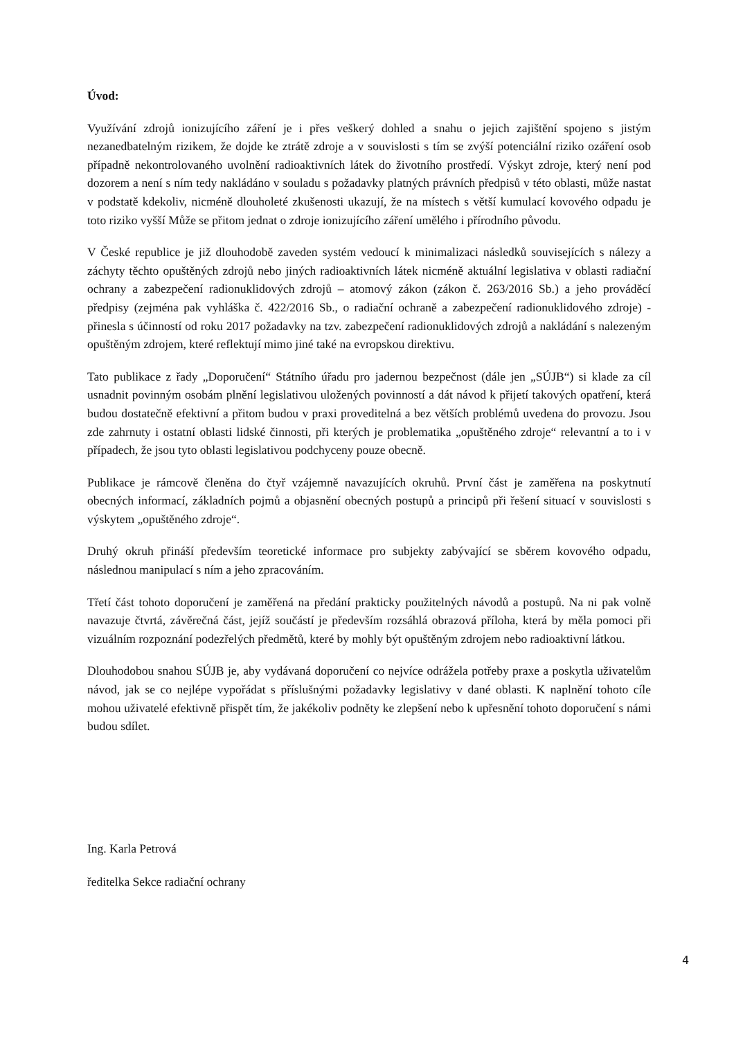Úvod:
Využívání zdrojů ionizujícího záření je i přes veškerý dohled a snahu o jejich zajištění spojeno s jistým nezanedbatelným rizikem, že dojde ke ztrátě zdroje a v souvislosti s tím se zvýší potenciální riziko ozáření osob případně nekontrolovaného uvolnění radioaktivních látek do životního prostředí. Výskyt zdroje, který není pod dozorem a není s ním tedy nakládáno v souladu s požadavky platných právních předpisů v této oblasti, může nastat v podstatě kdekoliv, nicméně dlouholeté zkušenosti ukazují, že na místech s větší kumulací kovového odpadu je toto riziko vyšší Může se přitom jednat o zdroje ionizujícího záření umělého i přírodního původu.
V České republice je již dlouhodobě zaveden systém vedoucí k minimalizaci následků souvisejících s nálezy a záchyty těchto opuštěných zdrojů nebo jiných radioaktivních látek nicméně aktuální legislativa v oblasti radiační ochrany a zabezpečení radionuklidových zdrojů – atomový zákon (zákon č. 263/2016 Sb.) a jeho prováděcí předpisy (zejména pak vyhláška č. 422/2016 Sb., o radiační ochraně a zabezpečení radionuklidového zdroje) - přinesla s účinností od roku 2017 požadavky na tzv. zabezpečení radionuklidových zdrojů a nakládání s nalezeným opuštěným zdrojem, které reflektují mimo jiné také na evropskou direktivu.
Tato publikace z řady „Doporučení“ Státního úřadu pro jadernou bezpečnost (dále jen „SÚJB“) si klade za cíl usnadnit povinným osobám plnění legislativou uložených povinností a dát návod k přijetí takových opatření, která budou dostatečně efektivní a přitom budou v praxi proveditelná a bez větších problémů uvedena do provozu. Jsou zde zahrnuty i ostatní oblasti lidské činnosti, při kterých je problematika „opuštěného zdroje“ relevantní a to i v případech, že jsou tyto oblasti legislativou podchyceny pouze obecně.
Publikace je rámcově členěna do čtyř vzájemně navazujících okruhů. První část je zaměřena na poskytnutí obecných informací, základních pojmů a objasnění obecných postupů a principů při řešení situací v souvislosti s výskytem „opuštěného zdroje“.
Druhý okruh přináší především teoretické informace pro subjekty zabývající se sběrem kovového odpadu, následnou manipulací s ním a jeho zpracováním.
Třetí část tohoto doporučení je zaměřená na předání prakticky použitelných návodů a postupů. Na ni pak volně navazuje čtvrtá, závěrečná část, jejíž součástí je především rozsáhlá obrazová příloha, která by měla pomoci při vizuálním rozpoznání podezřelých předmětů, které by mohly být opuštěným zdrojem nebo radioaktivní látkou.
Dlouhodobou snahou SÚJB je, aby vydávaná doporučení co nejvíce odrážela potřeby praxe a poskytla uživatelům návod, jak se co nejlépe vypořádat s příslušnými požadavky legislativy v dané oblasti. K naplnění tohoto cíle mohou uživatelé efektivně přispět tím, že jakékoliv podněty ke zlepšení nebo k upřesnění tohoto doporučení s námi budou sdílet.
Ing. Karla Petrová
ředitelka Sekce radiační ochrany
4